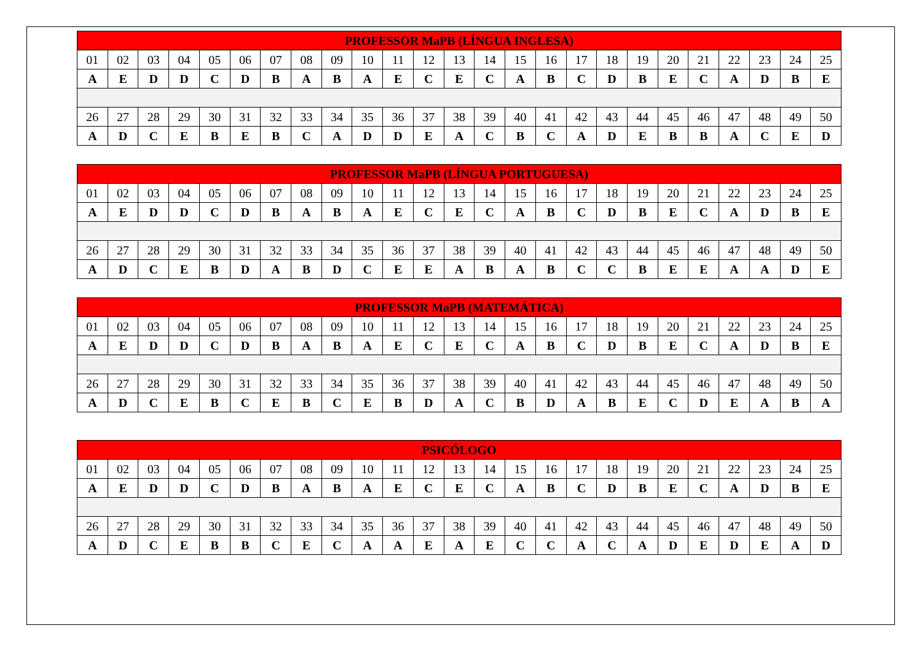| PROFESSOR MaPB (LÍNGUA INGLESA) | | | | | | | | | | | | | | | | | | | | | | | | |
| --- | --- | --- | --- | --- | --- | --- | --- | --- | --- | --- | --- | --- | --- | --- | --- | --- | --- | --- | --- | --- | --- | --- | --- | --- |
| 01 | 02 | 03 | 04 | 05 | 06 | 07 | 08 | 09 | 10 | 11 | 12 | 13 | 14 | 15 | 16 | 17 | 18 | 19 | 20 | 21 | 22 | 23 | 24 | 25 |
| A | E | D | D | C | D | B | A | B | A | E | C | E | C | A | B | C | D | B | E | C | A | D | B | E |
| 26 | 27 | 28 | 29 | 30 | 31 | 32 | 33 | 34 | 35 | 36 | 37 | 38 | 39 | 40 | 41 | 42 | 43 | 44 | 45 | 46 | 47 | 48 | 49 | 50 |
| A | D | C | E | B | E | B | C | A | D | D | E | A | C | B | C | A | D | E | B | B | A | C | E | D |
| PROFESSOR MaPB (LÍNGUA PORTUGUESA) | | | | | | | | | | | | | | | | | | | | | | | | |
| --- | --- | --- | --- | --- | --- | --- | --- | --- | --- | --- | --- | --- | --- | --- | --- | --- | --- | --- | --- | --- | --- | --- | --- | --- |
| 01 | 02 | 03 | 04 | 05 | 06 | 07 | 08 | 09 | 10 | 11 | 12 | 13 | 14 | 15 | 16 | 17 | 18 | 19 | 20 | 21 | 22 | 23 | 24 | 25 |
| A | E | D | D | C | D | B | A | B | A | E | C | E | C | A | B | C | D | B | E | C | A | D | B | E |
| 26 | 27 | 28 | 29 | 30 | 31 | 32 | 33 | 34 | 35 | 36 | 37 | 38 | 39 | 40 | 41 | 42 | 43 | 44 | 45 | 46 | 47 | 48 | 49 | 50 |
| A | D | C | E | B | D | A | B | D | C | E | E | A | B | A | B | C | C | B | E | E | A | A | D | E |
| PROFESSOR MaPB (MATEMÁTICA) | | | | | | | | | | | | | | | | | | | | | | | | |
| --- | --- | --- | --- | --- | --- | --- | --- | --- | --- | --- | --- | --- | --- | --- | --- | --- | --- | --- | --- | --- | --- | --- | --- | --- |
| 01 | 02 | 03 | 04 | 05 | 06 | 07 | 08 | 09 | 10 | 11 | 12 | 13 | 14 | 15 | 16 | 17 | 18 | 19 | 20 | 21 | 22 | 23 | 24 | 25 |
| A | E | D | D | C | D | B | A | B | A | E | C | E | C | A | B | C | D | B | E | C | A | D | B | E |
| 26 | 27 | 28 | 29 | 30 | 31 | 32 | 33 | 34 | 35 | 36 | 37 | 38 | 39 | 40 | 41 | 42 | 43 | 44 | 45 | 46 | 47 | 48 | 49 | 50 |
| A | D | C | E | B | C | E | B | C | E | B | D | A | C | B | D | A | B | E | C | D | E | A | B | A |
| PSICÓLOGO | | | | | | | | | | | | | | | | | | | | | | | | |
| --- | --- | --- | --- | --- | --- | --- | --- | --- | --- | --- | --- | --- | --- | --- | --- | --- | --- | --- | --- | --- | --- | --- | --- | --- |
| 01 | 02 | 03 | 04 | 05 | 06 | 07 | 08 | 09 | 10 | 11 | 12 | 13 | 14 | 15 | 16 | 17 | 18 | 19 | 20 | 21 | 22 | 23 | 24 | 25 |
| A | E | D | D | C | D | B | A | B | A | E | C | E | C | A | B | C | D | B | E | C | A | D | B | E |
| 26 | 27 | 28 | 29 | 30 | 31 | 32 | 33 | 34 | 35 | 36 | 37 | 38 | 39 | 40 | 41 | 42 | 43 | 44 | 45 | 46 | 47 | 48 | 49 | 50 |
| A | D | C | E | B | B | C | E | C | A | A | E | A | E | C | C | A | C | A | D | E | D | E | A | D |